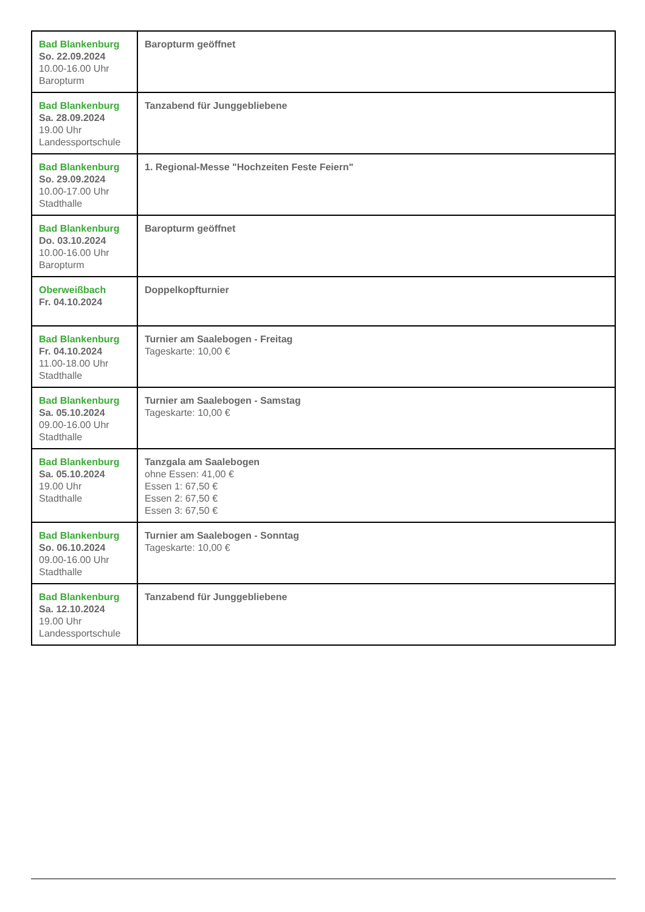| Bad Blankenburg So. 22.09.2024 10.00-16.00 Uhr Baropturm | Baropturm geöffnet |
| Bad Blankenburg Sa. 28.09.2024 19.00 Uhr Landessportschule | Tanzabend für Junggebliebene |
| Bad Blankenburg So. 29.09.2024 10.00-17.00 Uhr Stadthalle | 1. Regional-Messe "Hochzeiten Feste Feiern" |
| Bad Blankenburg Do. 03.10.2024 10.00-16.00 Uhr Baropturm | Baropturm geöffnet |
| Oberweißbach Fr. 04.10.2024 | Doppelkopfturnier |
| Bad Blankenburg Fr. 04.10.2024 11.00-18.00 Uhr Stadthalle | Turnier am Saalebogen - Freitag Tageskarte: 10,00 € |
| Bad Blankenburg Sa. 05.10.2024 09.00-16.00 Uhr Stadthalle | Turnier am Saalebogen - Samstag Tageskarte: 10,00 € |
| Bad Blankenburg Sa. 05.10.2024 19.00 Uhr Stadthalle | Tanzgala am Saalebogen ohne Essen: 41,00 € Essen 1: 67,50 € Essen 2: 67,50 € Essen 3: 67,50 € |
| Bad Blankenburg So. 06.10.2024 09.00-16.00 Uhr Stadthalle | Turnier am Saalebogen - Sonntag Tageskarte: 10,00 € |
| Bad Blankenburg Sa. 12.10.2024 19.00 Uhr Landessportschule | Tanzabend für Junggebliebene |